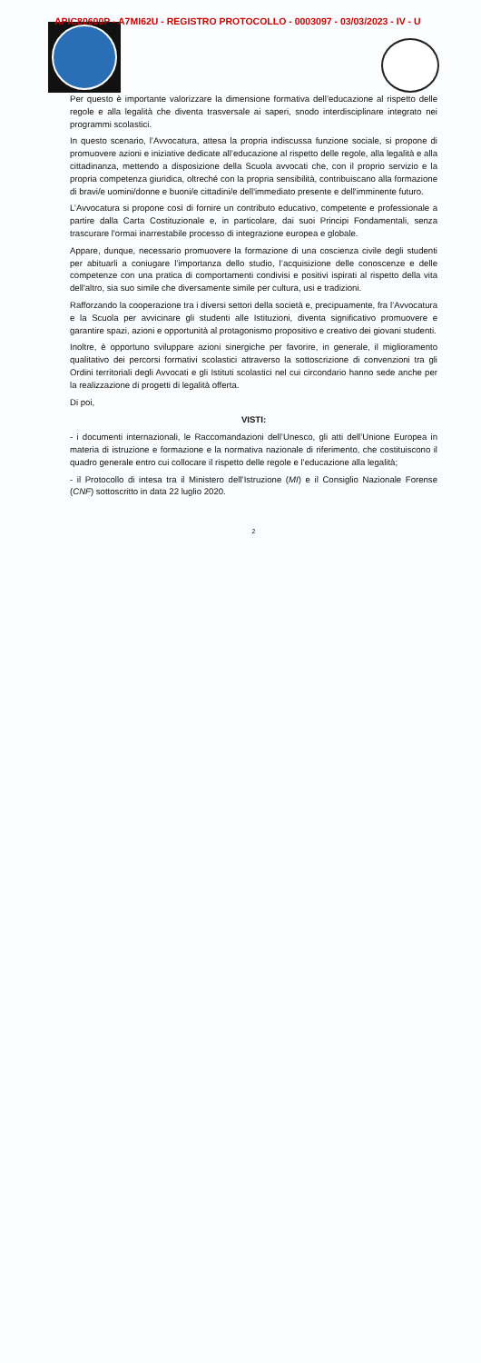APIC80600P - A7MI62U - REGISTRO PROTOCOLLO - 0003097 - 03/03/2023 - IV - U
Per questo è importante valorizzare la dimensione formativa dell’educazione al rispetto delle regole e alla legalità che diventa trasversale ai saperi, snodo interdisciplinare integrato nei programmi scolastici.
In questo scenario, l’Avvocatura, attesa la propria indiscussa funzione sociale, si propone di promuovere azioni e iniziative dedicate all’educazione al rispetto delle regole, alla legalità e alla cittadinanza, mettendo a disposizione della Scuola avvocati che, con il proprio servizio e la propria competenza giuridica, oltreché con la propria sensibilità, contribuiscano alla formazione di bravi/e uomini/donne e buoni/e cittadini/e dell'immediato presente e dell'imminente futuro.
L’Avvocatura si propone così di fornire un contributo educativo, competente e professionale a partire dalla Carta Costituzionale e, in particolare, dai suoi Principi Fondamentali, senza trascurare l'ormai inarrestabile processo di integrazione europea e globale.
Appare, dunque, necessario promuovere la formazione di una coscienza civile degli studenti per abituarli a coniugare l’importanza dello studio, l’acquisizione delle conoscenze e delle competenze con una pratica di comportamenti condivisi e positivi ispirati al rispetto della vita dell'altro, sia suo simile che diversamente simile per cultura, usi e tradizioni.
Rafforzando la cooperazione tra i diversi settori della società e, precipuamente, fra l’Avvocatura e la Scuola per avvicinare gli studenti alle Istituzioni, diventa significativo promuovere e garantire spazi, azioni e opportunità al protagonismo propositivo e creativo dei giovani studenti.
Inoltre, è opportuno sviluppare azioni sinergiche per favorire, in generale, il miglioramento qualitativo dei percorsi formativi scolastici attraverso la sottoscrizione di convenzioni tra gli Ordini territoriali degli Avvocati e gli Istituti scolastici nel cui circondario hanno sede anche per la realizzazione di progetti di legalità offerta.
Di poi,
VISTI:
- i documenti internazionali, le Raccomandazioni dell’Unesco, gli atti dell’Unione Europea in materia di istruzione e formazione e la normativa nazionale di riferimento, che costituiscono il quadro generale entro cui collocare il rispetto delle regole e l’educazione alla legalità;
- il Protocollo di intesa tra il Ministero dell’Istruzione (MI) e il Consiglio Nazionale Forense (CNF) sottoscritto in data 22 luglio 2020.
2